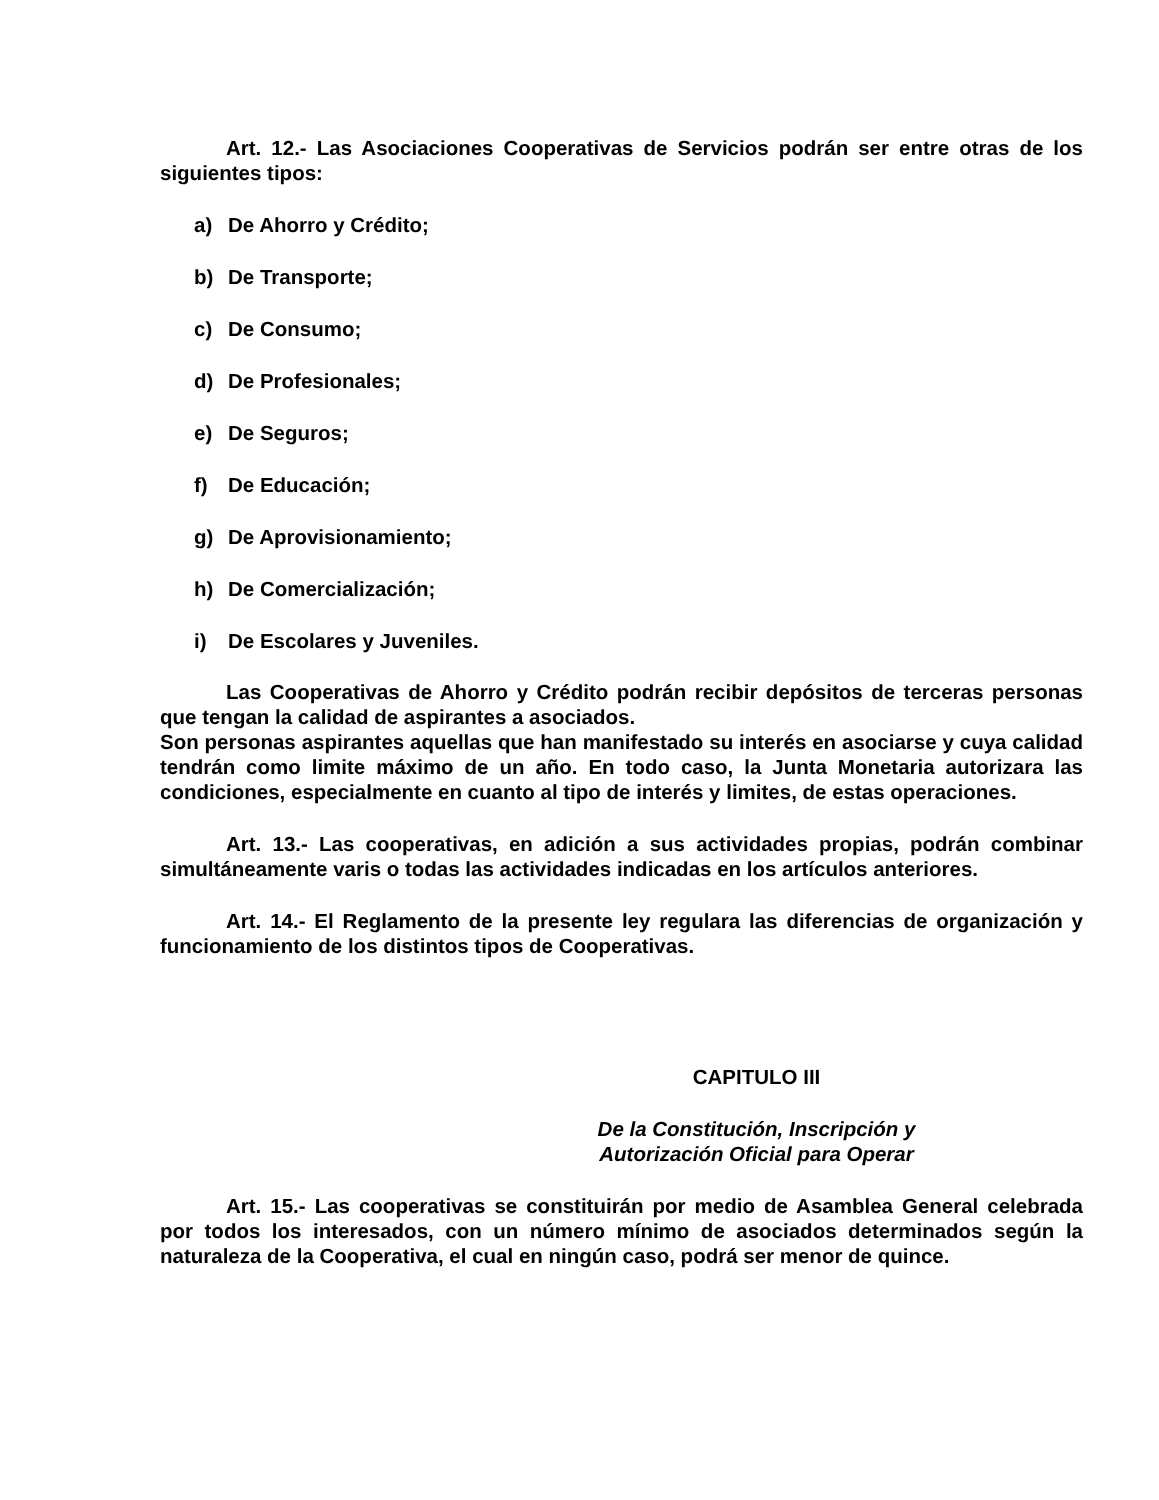Art. 12.- Las Asociaciones Cooperativas de Servicios podrán ser entre otras de los siguientes tipos:
a) De Ahorro y Crédito;
b) De Transporte;
c) De Consumo;
d) De Profesionales;
e) De Seguros;
f) De Educación;
g) De Aprovisionamiento;
h) De Comercialización;
i) De Escolares y Juveniles.
Las Cooperativas de Ahorro y Crédito podrán recibir depósitos de terceras personas que tengan la calidad de aspirantes a asociados.
Son personas aspirantes aquellas que han manifestado su interés en asociarse y cuya calidad tendrán como limite máximo de un año. En todo caso, la Junta Monetaria autorizara las condiciones, especialmente en cuanto al tipo de interés y limites, de estas operaciones.
Art. 13.- Las cooperativas, en adición a sus actividades propias, podrán combinar simultáneamente varis o todas las actividades indicadas en los artículos anteriores.
Art. 14.- El Reglamento de la presente ley regulara las diferencias de organización y funcionamiento de los distintos tipos de Cooperativas.
CAPITULO III
De la Constitución, Inscripción y
Autorización Oficial para Operar
Art. 15.- Las cooperativas se constituirán por medio de Asamblea General celebrada por todos los interesados, con un número mínimo de asociados determinados según la naturaleza de la Cooperativa, el cual en ningún caso, podrá ser menor de quince.